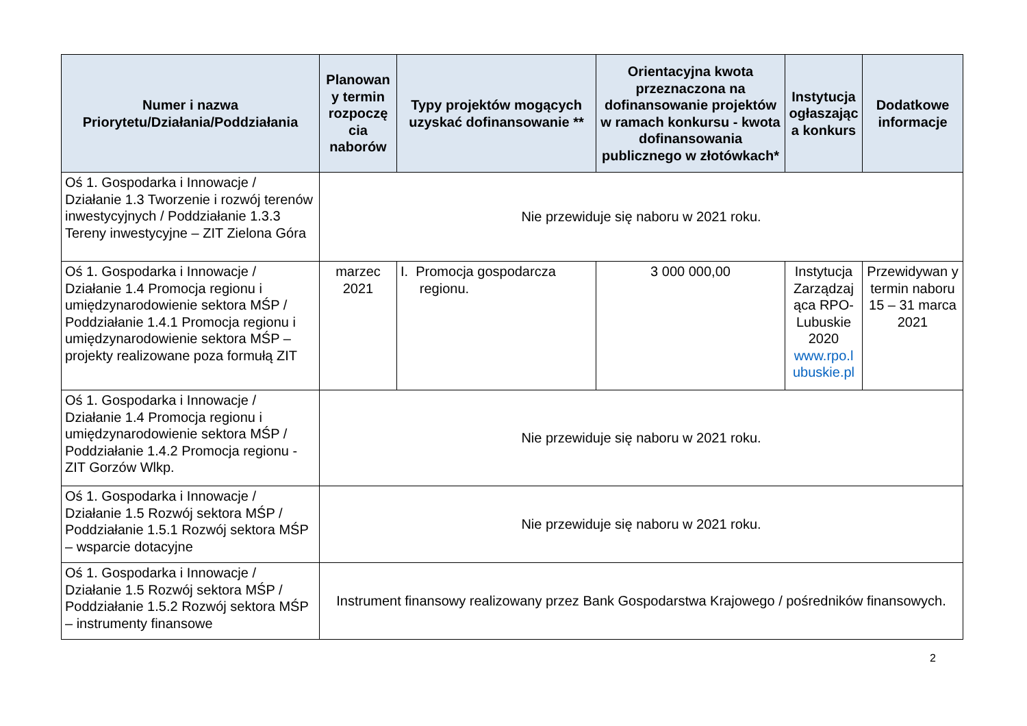| Numer i nazwa Priorytetu/Działania/Poddziałania | Planowan y termin rozpoczę cia naborów | Typy projektów mogących uzyskać dofinansowanie ** | Orientacyjna kwota przeznaczona na dofinansowanie projektów w ramach konkursu - kwota dofinansowania publicznego w złotówkach* | Instytucja ogłaszając a konkurs | Dodatkowe informacje |
| --- | --- | --- | --- | --- | --- |
| Oś 1. Gospodarka i Innowacje / Działanie 1.3 Tworzenie i rozwój terenów inwestycyjnych / Poddziałanie 1.3.3 Tereny inwestycyjne – ZIT Zielona Góra | Nie przewiduje się naboru w 2021 roku. | | | | |
| Oś 1. Gospodarka i Innowacje / Działanie 1.4 Promocja regionu i umiędzynarodowienie sektora MŚP / Poddziałanie 1.4.1 Promocja regionu i umiędzynarodowienie sektora MŚP – projekty realizowane poza formułą ZIT | marzec 2021 | I. Promocja gospodarcza regionu. | 3 000 000,00 | Instytucja Zarządzaj ąca RPO-Lubuskie 2020 www.rpo.l ubuskie.pl | Przewidywan y termin naboru 15 – 31 marca 2021 |
| Oś 1. Gospodarka i Innowacje / Działanie 1.4 Promocja regionu i umiędzynarodowienie sektora MŚP / Poddziałanie 1.4.2 Promocja regionu - ZIT Gorzów Wlkp. | Nie przewiduje się naboru w 2021 roku. | | | | |
| Oś 1. Gospodarka i Innowacje / Działanie 1.5 Rozwój sektora MŚP / Poddziałanie 1.5.1 Rozwój sektora MŚP – wsparcie dotacyjne | Nie przewiduje się naboru w 2021 roku. | | | | |
| Oś 1. Gospodarka i Innowacje / Działanie 1.5 Rozwój sektora MŚP / Poddziałanie 1.5.2 Rozwój sektora MŚP – instrumenty finansowe | Instrument finansowy realizowany przez Bank Gospodarstwa Krajowego / pośredników finansowych. | | | | |
2